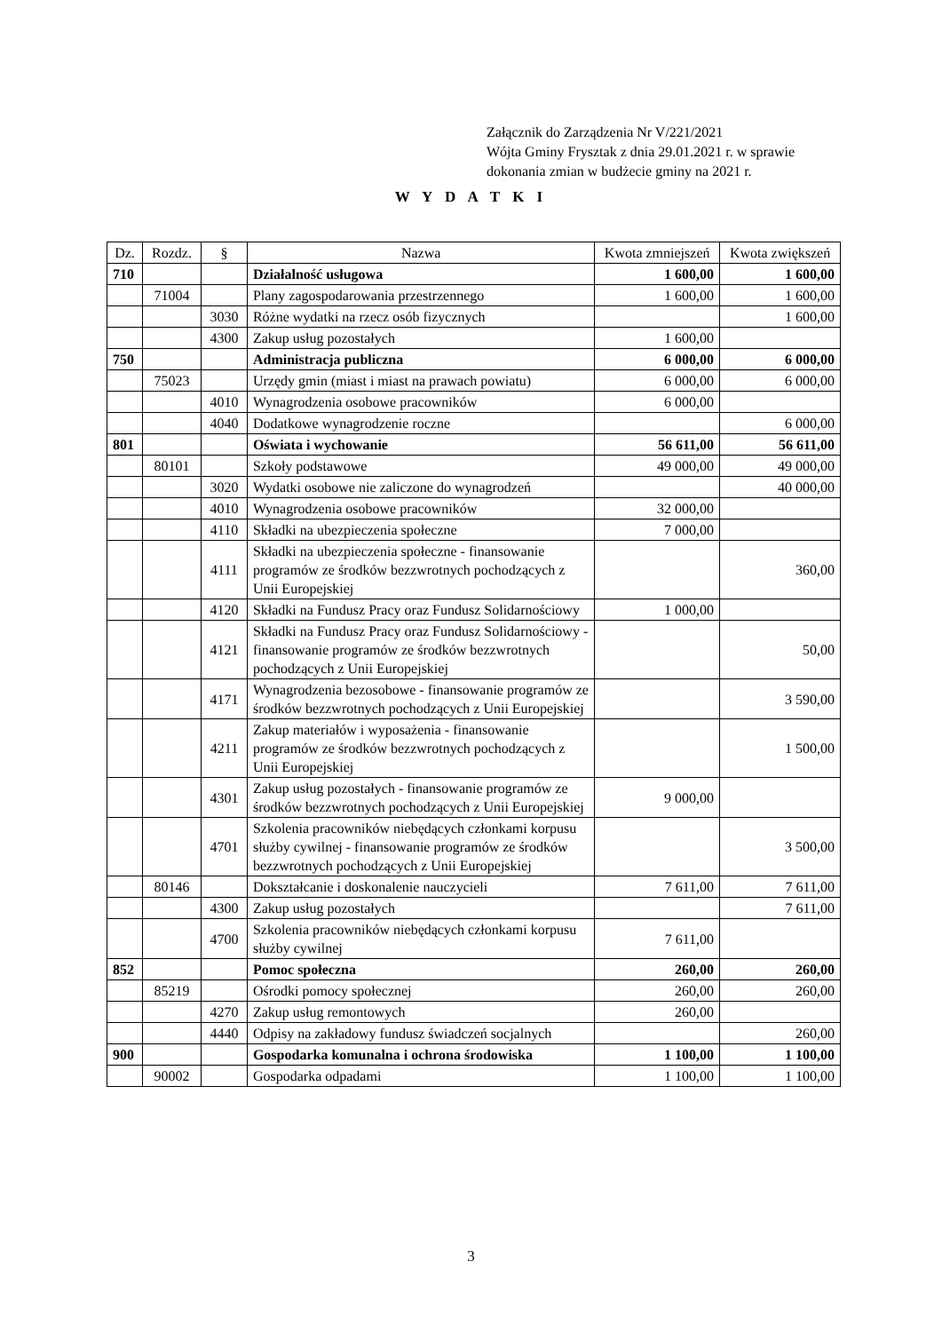Załącznik do Zarządzenia Nr V/221/2021
Wójta Gminy Frysztak z dnia 29.01.2021 r. w sprawie
dokonania zmian w budżecie gminy na 2021 r.
W Y D A T K I
| Dz. | Rozdz. | § | Nazwa | Kwota zmniejszeń | Kwota zwiększeń |
| --- | --- | --- | --- | --- | --- |
| 710 | | | Działalność usługowa | 1 600,00 | 1 600,00 |
| | 71004 | | Plany zagospodarowania przestrzennego | 1 600,00 | 1 600,00 |
| | | 3030 | Różne wydatki na rzecz osób fizycznych | | 1 600,00 |
| | | 4300 | Zakup usług pozostałych | 1 600,00 | |
| 750 | | | Administracja publiczna | 6 000,00 | 6 000,00 |
| | 75023 | | Urzędy gmin (miast i miast na prawach powiatu) | 6 000,00 | 6 000,00 |
| | | 4010 | Wynagrodzenia osobowe pracowników | 6 000,00 | |
| | | 4040 | Dodatkowe wynagrodzenie roczne | | 6 000,00 |
| 801 | | | Oświata i wychowanie | 56 611,00 | 56 611,00 |
| | 80101 | | Szkoły podstawowe | 49 000,00 | 49 000,00 |
| | | 3020 | Wydatki osobowe nie zaliczone do wynagrodzeń | | 40 000,00 |
| | | 4010 | Wynagrodzenia osobowe pracowników | 32 000,00 | |
| | | 4110 | Składki na ubezpieczenia społeczne | 7 000,00 | |
| | | 4111 | Składki na ubezpieczenia społeczne - finansowanie programów ze środków bezzwrotnych pochodzących z Unii Europejskiej | | 360,00 |
| | | 4120 | Składki na Fundusz Pracy oraz Fundusz Solidarnościowy | 1 000,00 | |
| | | 4121 | Składki na Fundusz Pracy oraz Fundusz Solidarnościowy - finansowanie programów ze środków bezzwrotnych pochodzących z Unii Europejskiej | | 50,00 |
| | | 4171 | Wynagrodzenia bezosobowe - finansowanie programów ze środków bezzwrotnych pochodzących z Unii Europejskiej | | 3 590,00 |
| | | 4211 | Zakup materiałów i wyposażenia - finansowanie programów ze środków bezzwrotnych pochodzących z Unii Europejskiej | | 1 500,00 |
| | | 4301 | Zakup usług pozostałych - finansowanie programów ze środków bezzwrotnych pochodzących z Unii Europejskiej | 9 000,00 | |
| | | 4701 | Szkolenia pracowników niebędących członkami korpusu służby cywilnej - finansowanie programów ze środków bezzwrotnych pochodzących z Unii Europejskiej | | 3 500,00 |
| | 80146 | | Dokształcanie i doskonalenie nauczycieli | 7 611,00 | 7 611,00 |
| | | 4300 | Zakup usług pozostałych | | 7 611,00 |
| | | 4700 | Szkolenia pracowników niebędących członkami korpusu służby cywilnej | 7 611,00 | |
| 852 | | | Pomoc społeczna | 260,00 | 260,00 |
| | 85219 | | Ośrodki pomocy społecznej | 260,00 | 260,00 |
| | | 4270 | Zakup usług remontowych | 260,00 | |
| | | 4440 | Odpisy na zakładowy fundusz świadczeń socjalnych | | 260,00 |
| 900 | | | Gospodarka komunalna i ochrona środowiska | 1 100,00 | 1 100,00 |
| | 90002 | | Gospodarka odpadami | 1 100,00 | 1 100,00 |
3